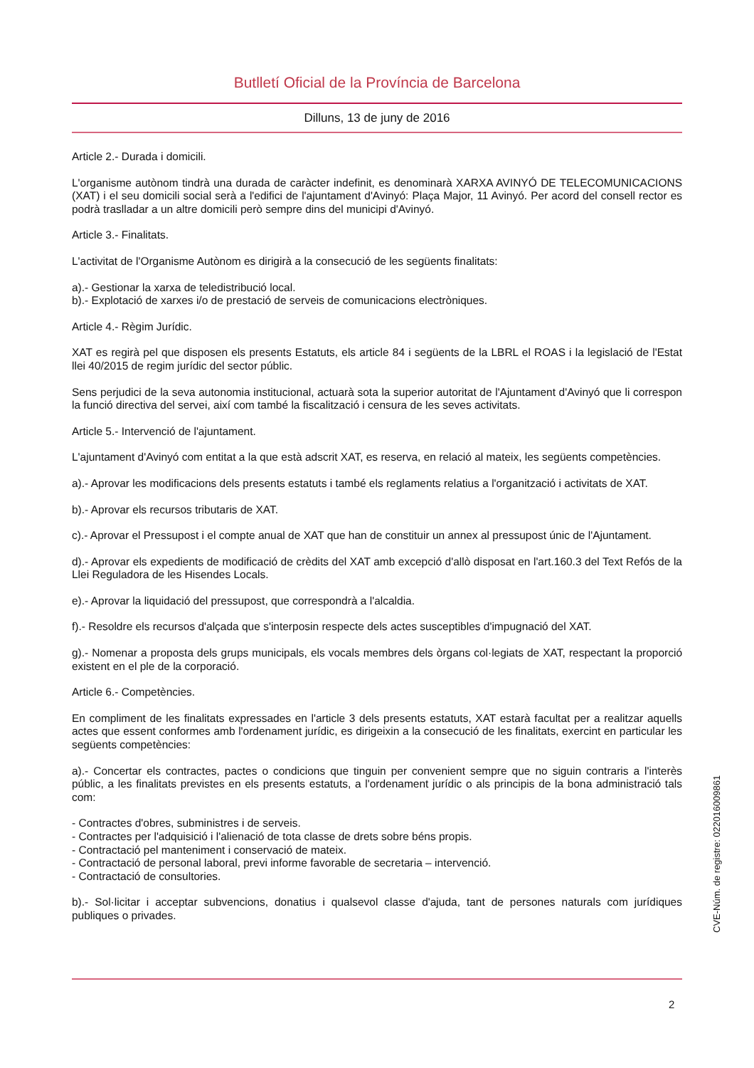Butlletí Oficial de la Província de Barcelona
Dilluns, 13 de juny de 2016
Article 2.- Durada i domicili.
L'organisme autònom tindrà una durada de caràcter indefinit, es denominarà XARXA AVINYÓ DE TELECOMUNICACIONS (XAT) i el seu domicili social serà a l'edifici de l'ajuntament d'Avinyó: Plaça Major, 11 Avinyó. Per acord del consell rector es podrà traslladar a un altre domicili però sempre dins del municipi d'Avinyó.
Article 3.- Finalitats.
L'activitat de l'Organisme Autònom es dirigirà a la consecució de les següents finalitats:
a).- Gestionar la xarxa de teledistribució local.
b).- Explotació de xarxes i/o de prestació de serveis de comunicacions electròniques.
Article 4.- Règim Jurídic.
XAT es regirà pel que disposen els presents Estatuts, els article 84 i següents de la LBRL el ROAS i la legislació de l'Estat llei 40/2015 de regim jurídic del sector públic.
Sens perjudici de la seva autonomia institucional, actuarà sota la superior autoritat de l'Ajuntament d'Avinyó que li correspon la funció directiva del servei, així com també la fiscalització i censura de les seves activitats.
Article 5.- Intervenció de l'ajuntament.
L'ajuntament d'Avinyó com entitat a la que està adscrit XAT, es reserva, en relació al mateix, les següents competències.
a).- Aprovar les modificacions dels presents estatuts i també els reglaments relatius a l'organització i activitats de XAT.
b).- Aprovar els recursos tributaris de XAT.
c).- Aprovar el Pressupost i el compte anual de XAT que han de constituir un annex al pressupost únic de l'Ajuntament.
d).- Aprovar els expedients de modificació de crèdits del XAT amb excepció d'allò disposat en l'art.160.3 del Text Refós de la Llei Reguladora de les Hisendes Locals.
e).- Aprovar la liquidació del pressupost, que correspondrà a l'alcaldia.
f).- Resoldre els recursos d'alçada que s'interposin respecte dels actes susceptibles d'impugnació del XAT.
g).- Nomenar a proposta dels grups municipals, els vocals membres dels òrgans col·legiats de XAT, respectant la proporció existent en el ple de la corporació.
Article 6.- Competències.
En compliment de les finalitats expressades en l'article 3 dels presents estatuts, XAT estarà facultat per a realitzar aquells actes que essent conformes amb l'ordenament jurídic, es dirigeixin a la consecució de les finalitats, exercint en particular les següents competències:
a).- Concertar els contractes, pactes o condicions que tinguin per convenient sempre que no siguin contraris a l'interès públic, a les finalitats previstes en els presents estatuts, a l'ordenament jurídic o als principis de la bona administració tals com:
- Contractes d'obres, subministres i de serveis.
- Contractes per l'adquisició i l'alienació de tota classe de drets sobre béns propis.
- Contractació pel manteniment i conservació de mateix.
- Contractació de personal laboral, previ informe favorable de secretaria – intervenció.
- Contractació de consultories.
b).- Sol·licitar i acceptar subvencions, donatius i qualsevol classe d'ajuda, tant de persones naturals com jurídiques publiques o privades.
2
CVE-Núm. de registre: 022016009861